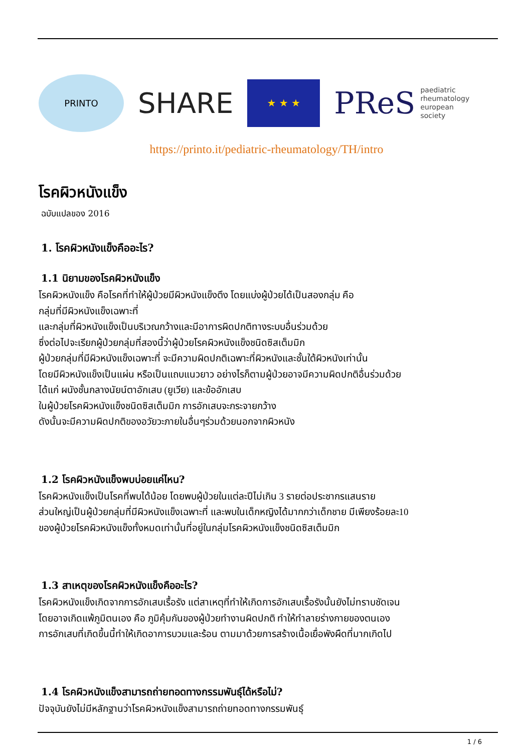PRINTO
SHARE
★ ★ ★
PReS paediatric
rheumatology
european
society
https://printo.it/pediatric-rheumatology/TH/intro
โรคผิวหนังแข็ง
ฉบับแปลของ 2016
1. โรคผิวหนังแข็งคืออะไร?
1.1 นิยามของโรคผิวหนังแข็ง
โรคผิวหนังแข็ง คือโรคที่ทำให้ผู้ป่วยมีผิวหนังแข็งตึง โดยแบ่งผู้ป่วยได้เป็นสองกลุ่ม คือ
กลุ่มที่มีผิวหนังแข็งเฉพาะที่
และกลุ่มที่ผิวหนังแข็งเป็นบริเวณกว้างและมีอาการผิดปกติทางระบบอื่นร่วมด้วย
ซึ่งต่อไปจะเรียกผู้ป่วยกลุ่มที่สองนี้ว่าผู้ป่วยโรคผิวหนังแข็งชนิดซิสเต็มมิก
ผู้ป่วยกลุ่มที่มีผิวหนังแข็งเฉพาะที่ จะมีความผิดปกติเฉพาะที่ผิวหนังและชั้นใต้ผิวหนังเท่านั้น
โดยมีผิวหนังแข็งเป็นแผ่น หรือเป็นแถบแนวยาว อย่างไรก็ตามผู้ป่วยอาจมีความผิดปกติอื่นร่วมด้วย
ได้แก่ ผนังชั้นกลางนัยน์ตาอักเสบ (ยูเวีย) และข้ออักเสบ
ในผู้ป่วยโรคผิวหนังแข็งชนิดซิสเต็มมิก การอักเสบจะกระจายกว้าง
ดังนั้นจะมีความผิดปกติของอวัยวะภายในอื่นๆร่วมด้วยนอกจากผิวหนัง
1.2 โรคผิวหนังแข็งพบบ่อยแค่ไหน?
โรคผิวหนังแข็งเป็นโรคที่พบได้น้อย โดยพบผู้ป่วยในแต่ละปีไม่เกิน 3 รายต่อประชากรแสนราย
ส่วนใหญ่เป็นผู้ป่วยกลุ่มที่มีผิวหนังแข็งเฉพาะที่ และพบในเด็กหญิงได้มากกว่าเด็กชาย มีเพียงร้อยละ10
ของผู้ป่วยโรคผิวหนังแข็งทั้งหมดเท่านั้นที่อยู่ในกลุ่มโรคผิวหนังแข็งชนิดซิสเต็มมิก
1.3 สาเหตุของโรคผิวหนังแข็งคืออะไร?
โรคผิวหนังแข็งเกิดจากการอักเสบเรื้อรัง แต่สาเหตุที่ทำให้เกิดการอักเสบเรื้อรังนั้นยังไม่ทราบชัดเจน
โดยอาจเกิดแพ้ภูมิตนเอง คือ ภูมิคุ้มกันของผู้ป่วยทำงานผิดปกติ ทำให้ทำลายร่างกายของตนเอง
การอักเสบที่เกิดขึ้นนี้ทำให้เกิดอาการบวมและร้อน ตามมาด้วยการสร้างเนื้อเยื่อพังผืดที่มากเกิดไป
1.4 โรคผิวหนังแข็งสามารถถ่ายทอดทางกรรมพันธุ์ได้หรือไม่?
ปัจจุบันยังไม่มีหลักฐานว่าโรคผิวหนังแข็งสามารถถ่ายทอดทางกรรมพันธุ์
1 / 6